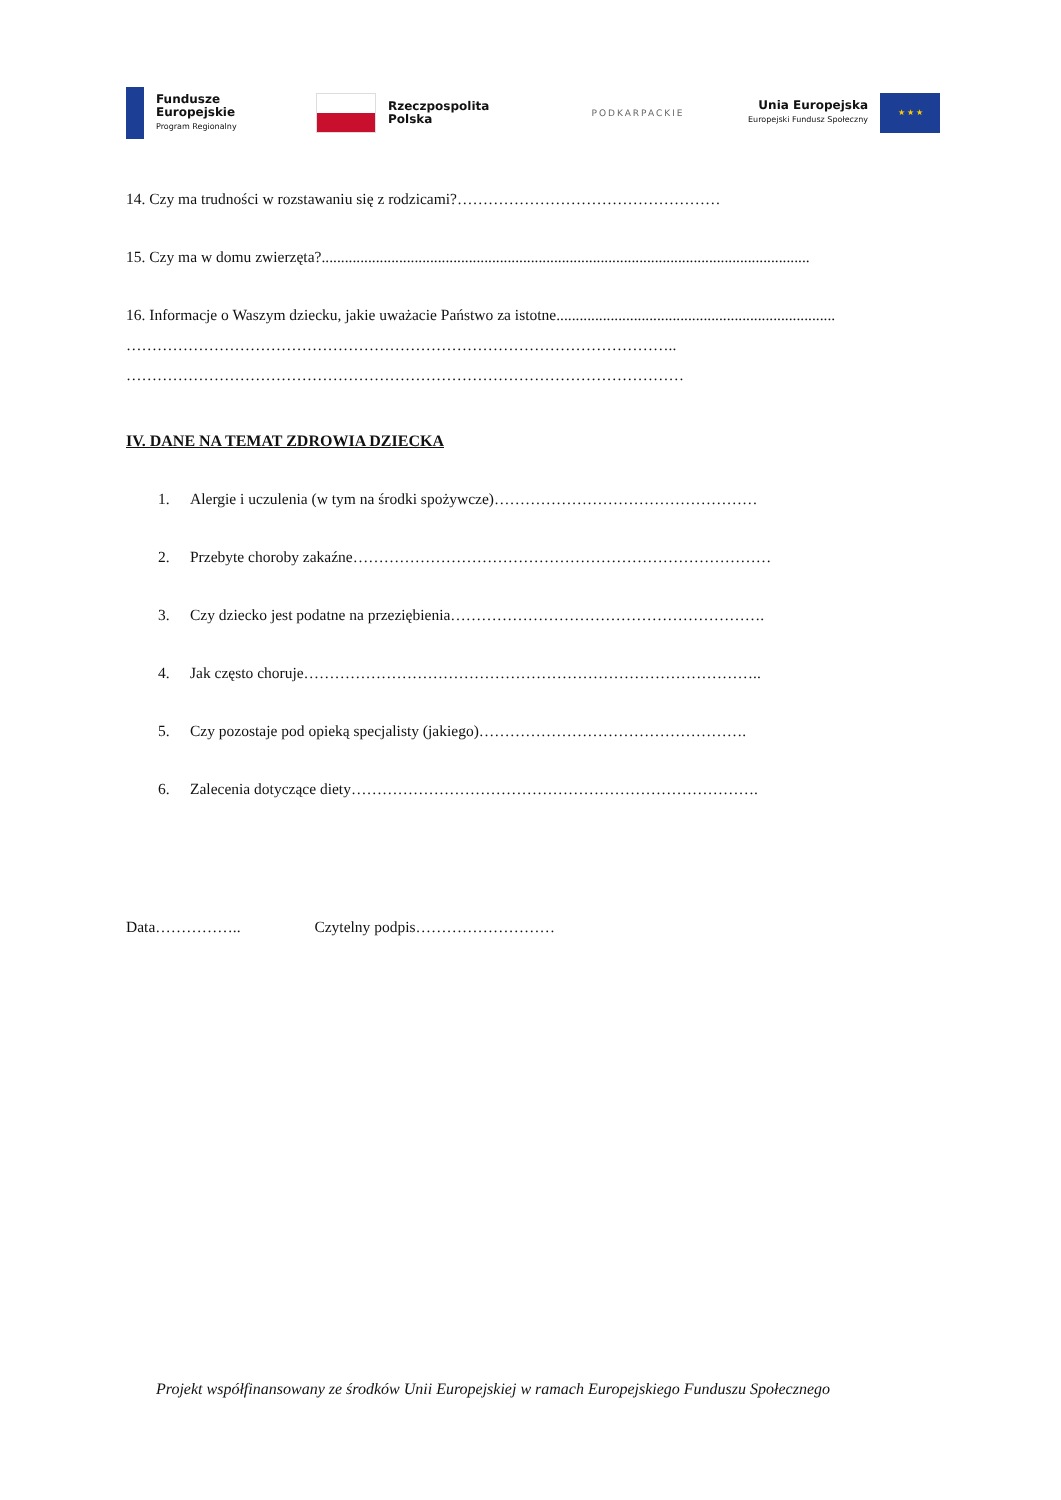Fundusze
Europejskie
Program Regionalny
Rzeczpospolita
Polska
PODKARPACKIE
Unia Europejska
Europejski Fundusz Społeczny
★ ★ ★
14. Czy ma trudności w rozstawaniu się z rodzicami?……………………………………………
15. Czy ma w domu zwierzęta?..............................................................................................................................
16. Informacje o Waszym dziecku, jakie uważacie Państwo za istotne........................................................................
……………………………………………………………………………………………..
………………………………………………………………………………………………
IV. DANE NA TEMAT ZDROWIA DZIECKA
1. Alergie i uczulenia (w tym na środki spożywcze)……………………………………………
2. Przebyte choroby zakaźne………………………………………………………………………
3. Czy dziecko jest podatne na przeziębienia…………………………………………………….
4. Jak często choruje……………………………………………………………………………..
5. Czy pozostaje pod opieką specjalisty (jakiego)…………………………………………….
6. Zalecenia dotyczące diety…………………………………………………………………….
Data…………….. Czytelny podpis………………………
Projekt współfinansowany ze środków Unii Europejskiej w ramach Europejskiego Funduszu Społecznego